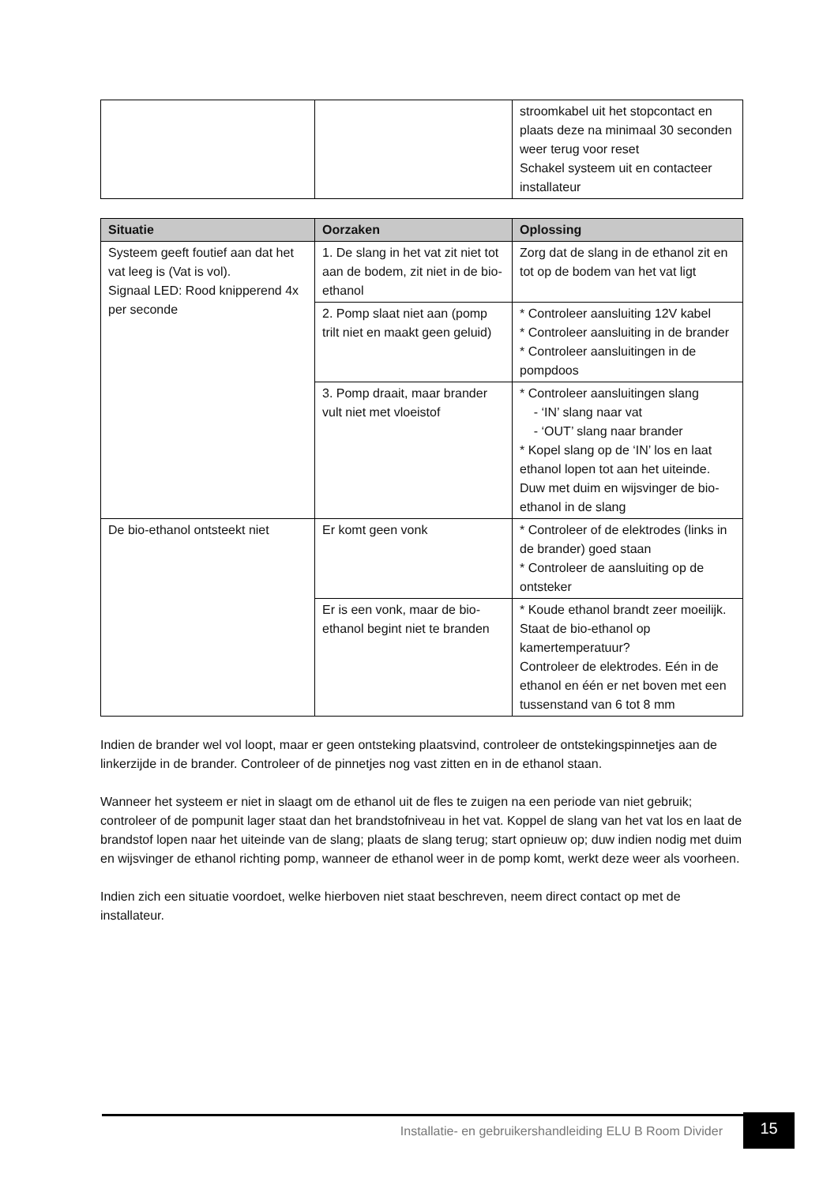| | | stroomkabel uit het stopcontact en plaats deze na minimaal 30 seconden weer terug voor reset Schakel systeem uit en contacteer installateur |
| Situatie | Oorzaken | Oplossing |
| --- | --- | --- |
| Systeem geeft foutief aan dat het vat leeg is (Vat is vol). Signaal LED: Rood knipperend 4x per seconde | 1. De slang in het vat zit niet tot aan de bodem, zit niet in de bio-ethanol | Zorg dat de slang in de ethanol zit en tot op de bodem van het vat ligt |
| | 2. Pomp slaat niet aan (pomp trilt niet en maakt geen geluid) | * Controleer aansluiting 12V kabel * Controleer aansluiting in de brander * Controleer aansluitingen in de pompdoos |
| | 3. Pomp draait, maar brander vult niet met vloeistof | * Controleer aansluitingen slang - ‘IN’ slang naar vat - ‘OUT’ slang naar brander * Kopel slang op de ‘IN’ los en laat ethanol lopen tot aan het uiteinde. Duw met duim en wijsvinger de bio-ethanol in de slang |
| De bio-ethanol ontsteekt niet | Er komt geen vonk | * Controleer of de elektrodes (links in de brander) goed staan * Controleer de aansluiting op de ontsteker |
| | Er is een vonk, maar de bio-ethanol begint niet te branden | * Koude ethanol brandt zeer moeilijk. Staat de bio-ethanol op kamertemperatuur? Controleer de elektrodes. Eén in de ethanol en één er net boven met een tussenstand van 6 tot 8 mm |
Indien de brander wel vol loopt, maar er geen ontsteking plaatsvind, controleer de ontstekingspinnetjes aan de linkerzijde in de brander. Controleer of de pinnetjes nog vast zitten en in de ethanol staan.
Wanneer het systeem er niet in slaagt om de ethanol uit de fles te zuigen na een periode van niet gebruik; controleer of de pompunit lager staat dan het brandstofniveau in het vat. Koppel de slang van het vat los en laat de brandstof lopen naar het uiteinde van de slang; plaats de slang terug; start opnieuw op; duw indien nodig met duim en wijsvinger de ethanol richting pomp, wanneer de ethanol weer in de pomp komt, werkt deze weer als voorheen.
Indien zich een situatie voordoet, welke hierboven niet staat beschreven, neem direct contact op met de installateur.
Installatie- en gebruikershandleiding ELU B Room Divider
15